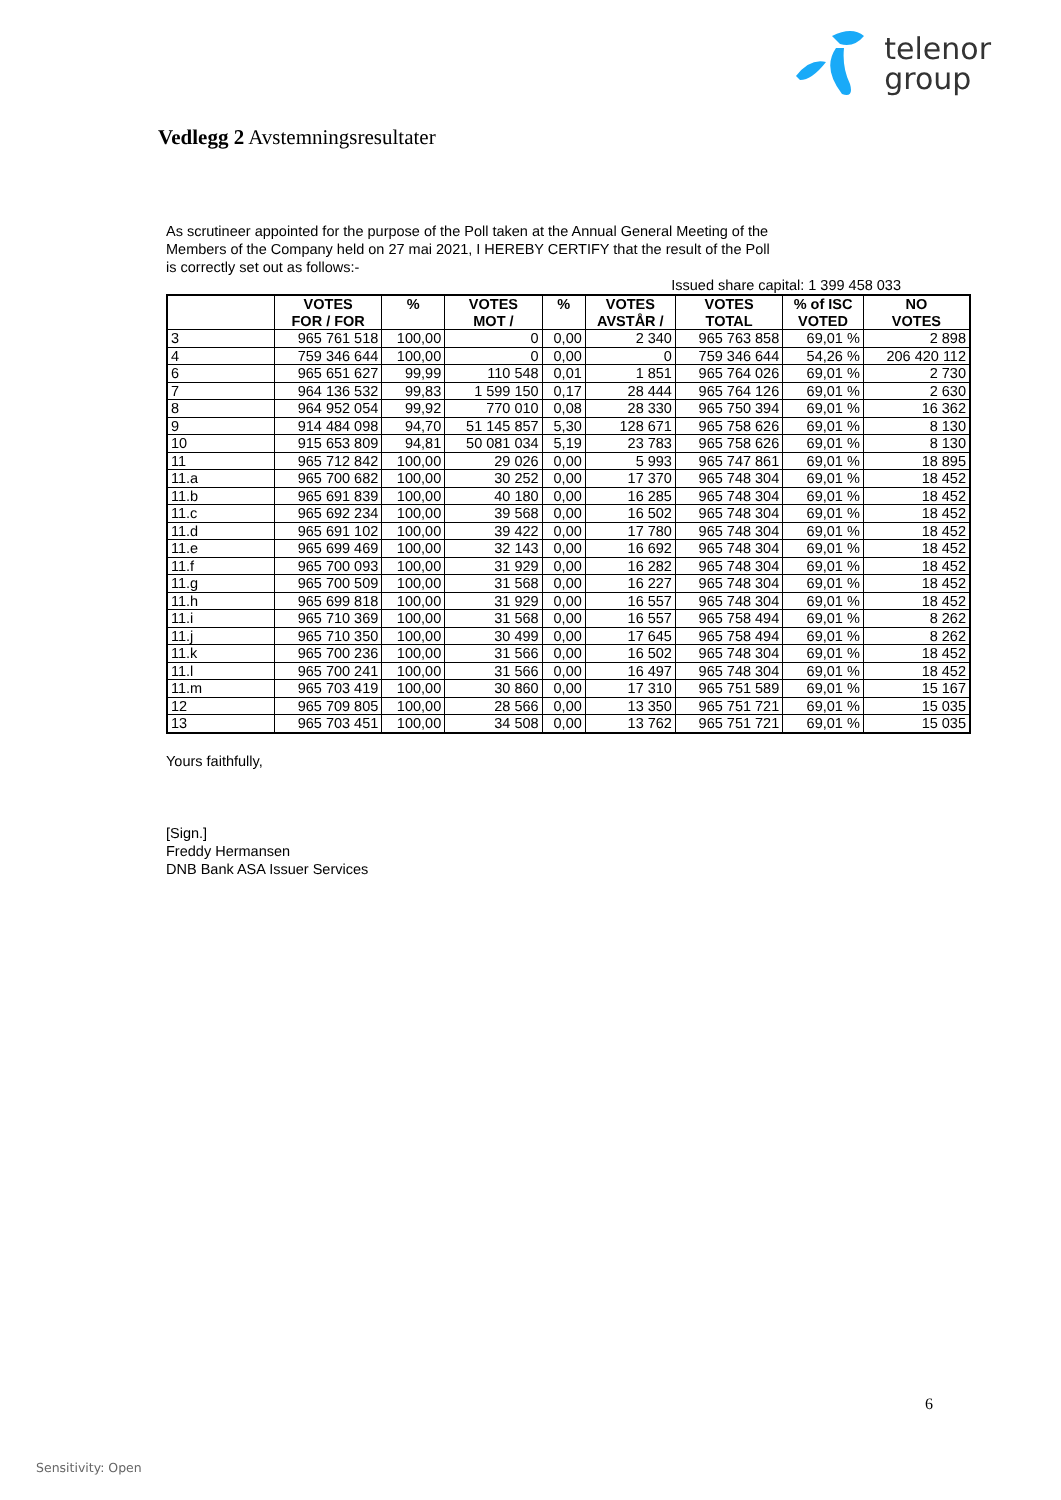telenor
group
Vedlegg 2 Avstemningsresultater
As scrutineer appointed for the purpose of the Poll taken at the Annual General Meeting of the
Members of the Company held on 27 mai 2021, I HEREBY CERTIFY that the result of the Poll
is correctly set out as follows:-
Issued share capital: 1 399 458 033
| | VOTES FOR / FOR | % | VOTES MOT / | % | VOTES AVSTÅR / | VOTES TOTAL | % of ISC VOTED | NO VOTES |
| --- | --- | --- | --- | --- | --- | --- | --- | --- |
| 3 | 965 761 518 | 100,00 | 0 | 0,00 | 2 340 | 965 763 858 | 69,01 % | 2 898 |
| 4 | 759 346 644 | 100,00 | 0 | 0,00 | 0 | 759 346 644 | 54,26 % | 206 420 112 |
| 6 | 965 651 627 | 99,99 | 110 548 | 0,01 | 1 851 | 965 764 026 | 69,01 % | 2 730 |
| 7 | 964 136 532 | 99,83 | 1 599 150 | 0,17 | 28 444 | 965 764 126 | 69,01 % | 2 630 |
| 8 | 964 952 054 | 99,92 | 770 010 | 0,08 | 28 330 | 965 750 394 | 69,01 % | 16 362 |
| 9 | 914 484 098 | 94,70 | 51 145 857 | 5,30 | 128 671 | 965 758 626 | 69,01 % | 8 130 |
| 10 | 915 653 809 | 94,81 | 50 081 034 | 5,19 | 23 783 | 965 758 626 | 69,01 % | 8 130 |
| 11 | 965 712 842 | 100,00 | 29 026 | 0,00 | 5 993 | 965 747 861 | 69,01 % | 18 895 |
| 11.a | 965 700 682 | 100,00 | 30 252 | 0,00 | 17 370 | 965 748 304 | 69,01 % | 18 452 |
| 11.b | 965 691 839 | 100,00 | 40 180 | 0,00 | 16 285 | 965 748 304 | 69,01 % | 18 452 |
| 11.c | 965 692 234 | 100,00 | 39 568 | 0,00 | 16 502 | 965 748 304 | 69,01 % | 18 452 |
| 11.d | 965 691 102 | 100,00 | 39 422 | 0,00 | 17 780 | 965 748 304 | 69,01 % | 18 452 |
| 11.e | 965 699 469 | 100,00 | 32 143 | 0,00 | 16 692 | 965 748 304 | 69,01 % | 18 452 |
| 11.f | 965 700 093 | 100,00 | 31 929 | 0,00 | 16 282 | 965 748 304 | 69,01 % | 18 452 |
| 11.g | 965 700 509 | 100,00 | 31 568 | 0,00 | 16 227 | 965 748 304 | 69,01 % | 18 452 |
| 11.h | 965 699 818 | 100,00 | 31 929 | 0,00 | 16 557 | 965 748 304 | 69,01 % | 18 452 |
| 11.i | 965 710 369 | 100,00 | 31 568 | 0,00 | 16 557 | 965 758 494 | 69,01 % | 8 262 |
| 11.j | 965 710 350 | 100,00 | 30 499 | 0,00 | 17 645 | 965 758 494 | 69,01 % | 8 262 |
| 11.k | 965 700 236 | 100,00 | 31 566 | 0,00 | 16 502 | 965 748 304 | 69,01 % | 18 452 |
| 11.l | 965 700 241 | 100,00 | 31 566 | 0,00 | 16 497 | 965 748 304 | 69,01 % | 18 452 |
| 11.m | 965 703 419 | 100,00 | 30 860 | 0,00 | 17 310 | 965 751 589 | 69,01 % | 15 167 |
| 12 | 965 709 805 | 100,00 | 28 566 | 0,00 | 13 350 | 965 751 721 | 69,01 % | 15 035 |
| 13 | 965 703 451 | 100,00 | 34 508 | 0,00 | 13 762 | 965 751 721 | 69,01 % | 15 035 |
Yours faithfully,
[Sign.]
Freddy Hermansen
DNB Bank ASA Issuer Services
6
Sensitivity: Open